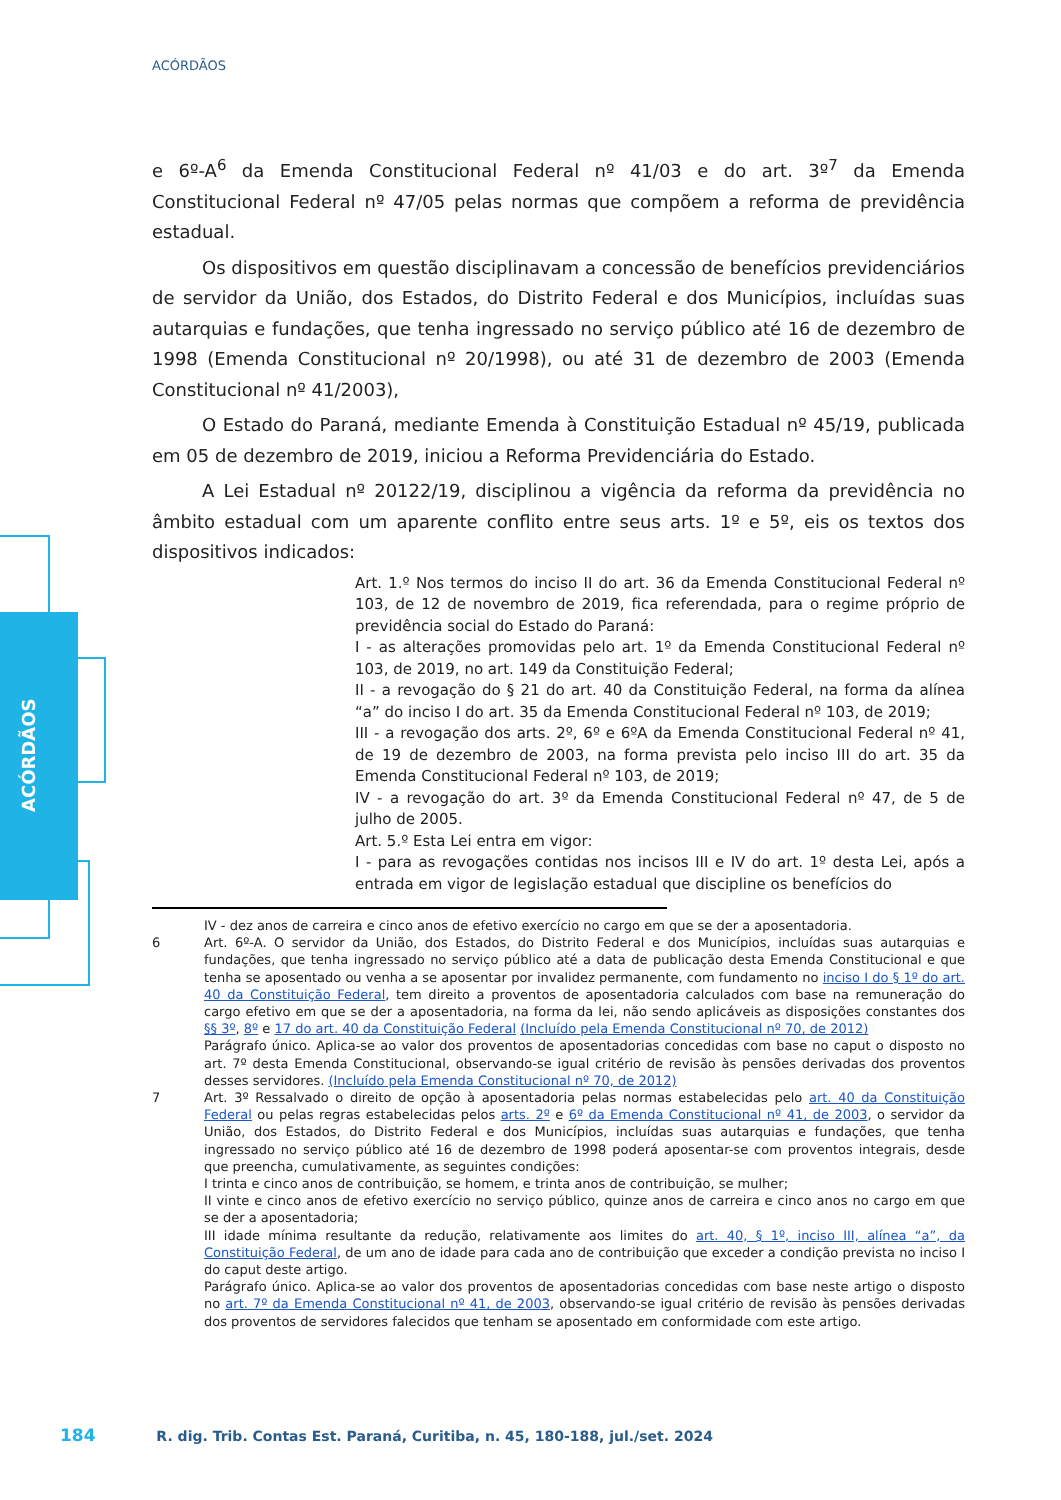ACÓRDÃOS
ACÓRDÃOS
e 6º-A<sup>6</sup> da Emenda Constitucional Federal nº 41/03 e do art. 3º<sup>7</sup> da Emenda Constitucional Federal nº 47/05 pelas normas que compõem a reforma de previdência estadual.
Os dispositivos em questão disciplinavam a concessão de benefícios previdenciários de servidor da União, dos Estados, do Distrito Federal e dos Municípios, incluídas suas autarquias e fundações, que tenha ingressado no serviço público até 16 de dezembro de 1998 (Emenda Constitucional nº 20/1998), ou até 31 de dezembro de 2003 (Emenda Constitucional nº 41/2003),
O Estado do Paraná, mediante Emenda à Constituição Estadual nº 45/19, publicada em 05 de dezembro de 2019, iniciou a Reforma Previdenciária do Estado.
A Lei Estadual nº 20122/19, disciplinou a vigência da reforma da previdência no âmbito estadual com um aparente conflito entre seus arts. 1º e 5º, eis os textos dos dispositivos indicados:
Art. 1.º Nos termos do inciso II do art. 36 da Emenda Constitucional Federal nº 103, de 12 de novembro de 2019, fica referendada, para o regime próprio de previdência social do Estado do Paraná:
I - as alterações promovidas pelo art. 1º da Emenda Constitucional Federal nº 103, de 2019, no art. 149 da Constituição Federal;
II - a revogação do § 21 do art. 40 da Constituição Federal, na forma da alínea “a” do inciso I do art. 35 da Emenda Constitucional Federal nº 103, de 2019;
III - a revogação dos arts. 2º, 6º e 6ºA da Emenda Constitucional Federal nº 41, de 19 de dezembro de 2003, na forma prevista pelo inciso III do art. 35 da Emenda Constitucional Federal nº 103, de 2019;
IV - a revogação do art. 3º da Emenda Constitucional Federal nº 47, de 5 de julho de 2005.
Art. 5.º Esta Lei entra em vigor:
I - para as revogações contidas nos incisos III e IV do art. 1º desta Lei, após a entrada em vigor de legislação estadual que discipline os benefícios do
IV - dez anos de carreira e cinco anos de efetivo exercício no cargo em que se der a aposentadoria.
6 Art. 6º-A. O servidor da União, dos Estados, do Distrito Federal e dos Municípios, incluídas suas autarquias e fundações, que tenha ingressado no serviço público até a data de publicação desta Emenda Constitucional e que tenha se aposentado ou venha a se aposentar por invalidez permanente, com fundamento no inciso I do § 1º do art. 40 da Constituição Federal, tem direito a proventos de aposentadoria calculados com base na remuneração do cargo efetivo em que se der a aposentadoria, na forma da lei, não sendo aplicáveis as disposições constantes dos §§ 3º, 8º e 17 do art. 40 da Constituição Federal (Incluído pela Emenda Constitucional nº 70, de 2012)
Parágrafo único. Aplica-se ao valor dos proventos de aposentadorias concedidas com base no caput o disposto no art. 7º desta Emenda Constitucional, observando-se igual critério de revisão às pensões derivadas dos proventos desses servidores. (Incluído pela Emenda Constitucional nº 70, de 2012)
7 Art. 3º Ressalvado o direito de opção à aposentadoria pelas normas estabelecidas pelo art. 40 da Constituição Federal ou pelas regras estabelecidas pelos arts. 2º e 6º da Emenda Constitucional nº 41, de 2003, o servidor da União, dos Estados, do Distrito Federal e dos Municípios, incluídas suas autarquias e fundações, que tenha ingressado no serviço público até 16 de dezembro de 1998 poderá aposentar-se com proventos integrais, desde que preencha, cumulativamente, as seguintes condições:
I trinta e cinco anos de contribuição, se homem, e trinta anos de contribuição, se mulher;
II vinte e cinco anos de efetivo exercício no serviço público, quinze anos de carreira e cinco anos no cargo em que se der a aposentadoria;
III idade mínima resultante da redução, relativamente aos limites do art. 40, § 1º, inciso III, alínea “a”, da Constituição Federal, de um ano de idade para cada ano de contribuição que exceder a condição prevista no inciso I do caput deste artigo.
Parágrafo único. Aplica-se ao valor dos proventos de aposentadorias concedidas com base neste artigo o disposto no art. 7º da Emenda Constitucional nº 41, de 2003, observando-se igual critério de revisão às pensões derivadas dos proventos de servidores falecidos que tenham se aposentado em conformidade com este artigo.
184 R. dig. Trib. Contas Est. Paraná, Curitiba, n. 45, 180-188, jul./set. 2024